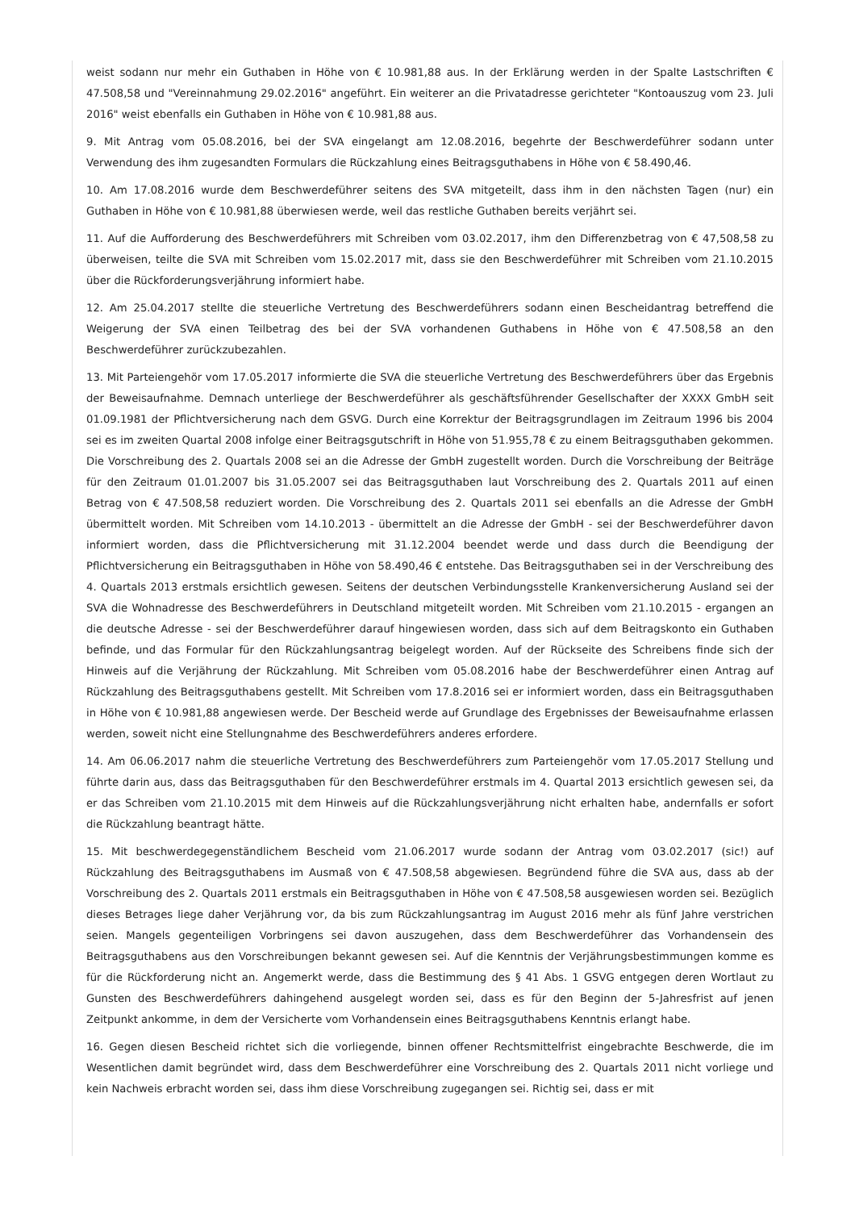weist sodann nur mehr ein Guthaben in Höhe von € 10.981,88 aus. In der Erklärung werden in der Spalte Lastschriften € 47.508,58 und "Vereinnahmung 29.02.2016" angeführt. Ein weiterer an die Privatadresse gerichteter "Kontoauszug vom 23. Juli 2016" weist ebenfalls ein Guthaben in Höhe von € 10.981,88 aus.
9. Mit Antrag vom 05.08.2016, bei der SVA eingelangt am 12.08.2016, begehrte der Beschwerdeführer sodann unter Verwendung des ihm zugesandten Formulars die Rückzahlung eines Beitragsguthabens in Höhe von € 58.490,46.
10. Am 17.08.2016 wurde dem Beschwerdeführer seitens des SVA mitgeteilt, dass ihm in den nächsten Tagen (nur) ein Guthaben in Höhe von € 10.981,88 überwiesen werde, weil das restliche Guthaben bereits verjährt sei.
11. Auf die Aufforderung des Beschwerdeführers mit Schreiben vom 03.02.2017, ihm den Differenzbetrag von € 47,508,58 zu überweisen, teilte die SVA mit Schreiben vom 15.02.2017 mit, dass sie den Beschwerdeführer mit Schreiben vom 21.10.2015 über die Rückforderungsverjährung informiert habe.
12. Am 25.04.2017 stellte die steuerliche Vertretung des Beschwerdeführers sodann einen Bescheidantrag betreffend die Weigerung der SVA einen Teilbetrag des bei der SVA vorhandenen Guthabens in Höhe von € 47.508,58 an den Beschwerdeführer zurückzubezahlen.
13. Mit Parteiengehör vom 17.05.2017 informierte die SVA die steuerliche Vertretung des Beschwerdeführers über das Ergebnis der Beweisaufnahme. Demnach unterliege der Beschwerdeführer als geschäftsführender Gesellschafter der XXXX GmbH seit 01.09.1981 der Pflichtversicherung nach dem GSVG. Durch eine Korrektur der Beitragsgrundlagen im Zeitraum 1996 bis 2004 sei es im zweiten Quartal 2008 infolge einer Beitragsgutschrift in Höhe von 51.955,78 € zu einem Beitragsguthaben gekommen. Die Vorschreibung des 2. Quartals 2008 sei an die Adresse der GmbH zugestellt worden. Durch die Vorschreibung der Beiträge für den Zeitraum 01.01.2007 bis 31.05.2007 sei das Beitragsguthaben laut Vorschreibung des 2. Quartals 2011 auf einen Betrag von € 47.508,58 reduziert worden. Die Vorschreibung des 2. Quartals 2011 sei ebenfalls an die Adresse der GmbH übermittelt worden. Mit Schreiben vom 14.10.2013 - übermittelt an die Adresse der GmbH - sei der Beschwerdeführer davon informiert worden, dass die Pflichtversicherung mit 31.12.2004 beendet werde und dass durch die Beendigung der Pflichtversicherung ein Beitragsguthaben in Höhe von 58.490,46 € entstehe. Das Beitragsguthaben sei in der Verschreibung des 4. Quartals 2013 erstmals ersichtlich gewesen. Seitens der deutschen Verbindungsstelle Krankenversicherung Ausland sei der SVA die Wohnadresse des Beschwerdeführers in Deutschland mitgeteilt worden. Mit Schreiben vom 21.10.2015 - ergangen an die deutsche Adresse - sei der Beschwerdeführer darauf hingewiesen worden, dass sich auf dem Beitragskonto ein Guthaben befinde, und das Formular für den Rückzahlungsantrag beigelegt worden. Auf der Rückseite des Schreibens finde sich der Hinweis auf die Verjährung der Rückzahlung. Mit Schreiben vom 05.08.2016 habe der Beschwerdeführer einen Antrag auf Rückzahlung des Beitragsguthabens gestellt. Mit Schreiben vom 17.8.2016 sei er informiert worden, dass ein Beitragsguthaben in Höhe von € 10.981,88 angewiesen werde. Der Bescheid werde auf Grundlage des Ergebnisses der Beweisaufnahme erlassen werden, soweit nicht eine Stellungnahme des Beschwerdeführers anderes erfordere.
14. Am 06.06.2017 nahm die steuerliche Vertretung des Beschwerdeführers zum Parteiengehör vom 17.05.2017 Stellung und führte darin aus, dass das Beitragsguthaben für den Beschwerdeführer erstmals im 4. Quartal 2013 ersichtlich gewesen sei, da er das Schreiben vom 21.10.2015 mit dem Hinweis auf die Rückzahlungsverjährung nicht erhalten habe, andernfalls er sofort die Rückzahlung beantragt hätte.
15. Mit beschwerdegegenständlichem Bescheid vom 21.06.2017 wurde sodann der Antrag vom 03.02.2017 (sic!) auf Rückzahlung des Beitragsguthabens im Ausmaß von € 47.508,58 abgewiesen. Begründend führe die SVA aus, dass ab der Vorschreibung des 2. Quartals 2011 erstmals ein Beitragsguthaben in Höhe von € 47.508,58 ausgewiesen worden sei. Bezüglich dieses Betrages liege daher Verjährung vor, da bis zum Rückzahlungsantrag im August 2016 mehr als fünf Jahre verstrichen seien. Mangels gegenteiligen Vorbringens sei davon auszugehen, dass dem Beschwerdeführer das Vorhandensein des Beitragsguthabens aus den Vorschreibungen bekannt gewesen sei. Auf die Kenntnis der Verjährungsbestimmungen komme es für die Rückforderung nicht an. Angemerkt werde, dass die Bestimmung des § 41 Abs. 1 GSVG entgegen deren Wortlaut zu Gunsten des Beschwerdeführers dahingehend ausgelegt worden sei, dass es für den Beginn der 5-Jahresfrist auf jenen Zeitpunkt ankomme, in dem der Versicherte vom Vorhandensein eines Beitragsguthabens Kenntnis erlangt habe.
16. Gegen diesen Bescheid richtet sich die vorliegende, binnen offener Rechtsmittelfrist eingebrachte Beschwerde, die im Wesentlichen damit begründet wird, dass dem Beschwerdeführer eine Vorschreibung des 2. Quartals 2011 nicht vorliege und kein Nachweis erbracht worden sei, dass ihm diese Vorschreibung zugegangen sei. Richtig sei, dass er mit